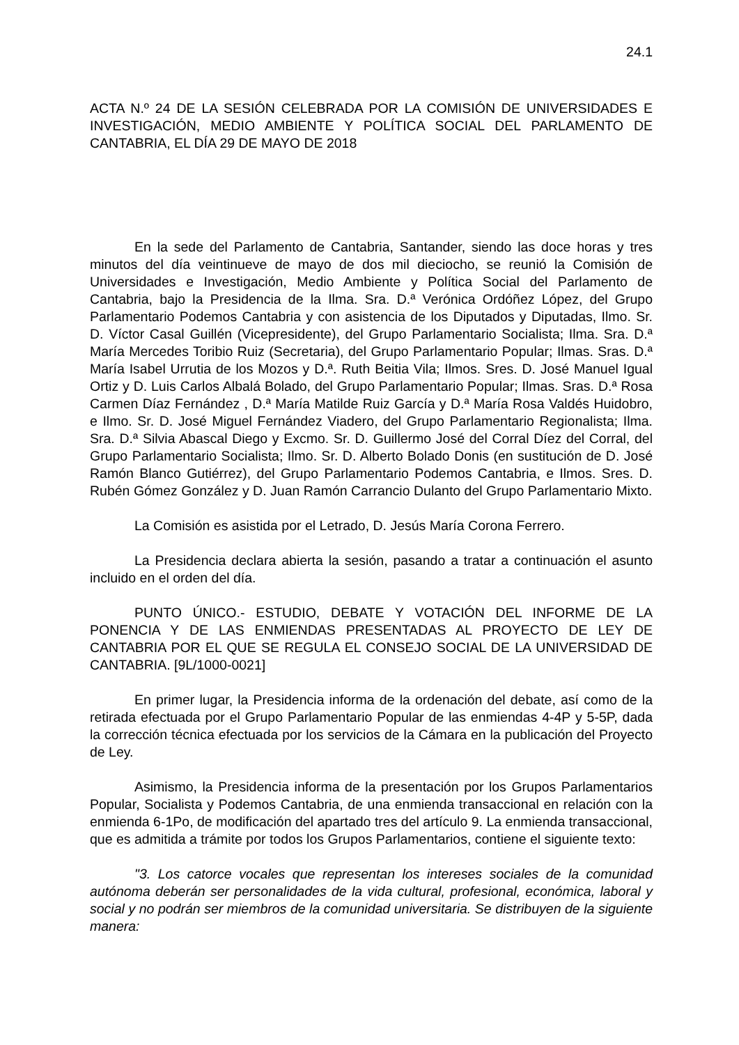24.1
ACTA N.º 24 DE LA SESIÓN CELEBRADA POR LA COMISIÓN DE UNIVERSIDADES E INVESTIGACIÓN, MEDIO AMBIENTE Y POLÍTICA SOCIAL DEL PARLAMENTO DE CANTABRIA, EL DÍA 29 DE MAYO DE 2018
En la sede del Parlamento de Cantabria, Santander, siendo las doce horas y tres minutos del día veintinueve de mayo de dos mil dieciocho, se reunió la Comisión de Universidades e Investigación, Medio Ambiente y Política Social del Parlamento de Cantabria, bajo la Presidencia de la Ilma. Sra. D.ª Verónica Ordóñez López, del Grupo Parlamentario Podemos Cantabria y con asistencia de los Diputados y Diputadas, Ilmo. Sr. D. Víctor Casal Guillén (Vicepresidente), del Grupo Parlamentario Socialista; Ilma. Sra. D.ª María Mercedes Toribio Ruiz (Secretaria), del Grupo Parlamentario Popular; Ilmas. Sras. D.ª María Isabel Urrutia de los Mozos y D.ª. Ruth Beitia Vila; Ilmos. Sres. D. José Manuel Igual Ortiz y D. Luis Carlos Albalá Bolado, del Grupo Parlamentario Popular; Ilmas. Sras. D.ª Rosa Carmen Díaz Fernández , D.ª María Matilde Ruiz García y D.ª María Rosa Valdés Huidobro, e Ilmo. Sr. D. José Miguel Fernández Viadero, del Grupo Parlamentario Regionalista; Ilma. Sra. D.ª Silvia Abascal Diego y Excmo. Sr. D. Guillermo José del Corral Díez del Corral, del Grupo Parlamentario Socialista; Ilmo. Sr. D. Alberto Bolado Donis (en sustitución de D. José Ramón Blanco Gutiérrez), del Grupo Parlamentario Podemos Cantabria, e Ilmos. Sres. D. Rubén Gómez González y D. Juan Ramón Carrancio Dulanto del Grupo Parlamentario Mixto.
La Comisión es asistida por el Letrado, D. Jesús María Corona Ferrero.
La Presidencia declara abierta la sesión, pasando a tratar a continuación el asunto incluido en el orden del día.
PUNTO ÚNICO.- ESTUDIO, DEBATE Y VOTACIÓN DEL INFORME DE LA PONENCIA Y DE LAS ENMIENDAS PRESENTADAS AL PROYECTO DE LEY DE CANTABRIA POR EL QUE SE REGULA EL CONSEJO SOCIAL DE LA UNIVERSIDAD DE CANTABRIA. [9L/1000-0021]
En primer lugar, la Presidencia informa de la ordenación del debate, así como de la retirada efectuada por el Grupo Parlamentario Popular de las enmiendas 4-4P y 5-5P, dada la corrección técnica efectuada por los servicios de la Cámara en la publicación del Proyecto de Ley.
Asimismo, la Presidencia informa de la presentación por los Grupos Parlamentarios Popular, Socialista y Podemos Cantabria, de una enmienda transaccional en relación con la enmienda 6-1Po, de modificación del apartado tres del artículo 9. La enmienda transaccional, que es admitida a trámite por todos los Grupos Parlamentarios, contiene el siguiente texto:
"3. Los catorce vocales que representan los intereses sociales de la comunidad autónoma deberán ser personalidades de la vida cultural, profesional, económica, laboral y social y no podrán ser miembros de la comunidad universitaria. Se distribuyen de la siguiente manera: